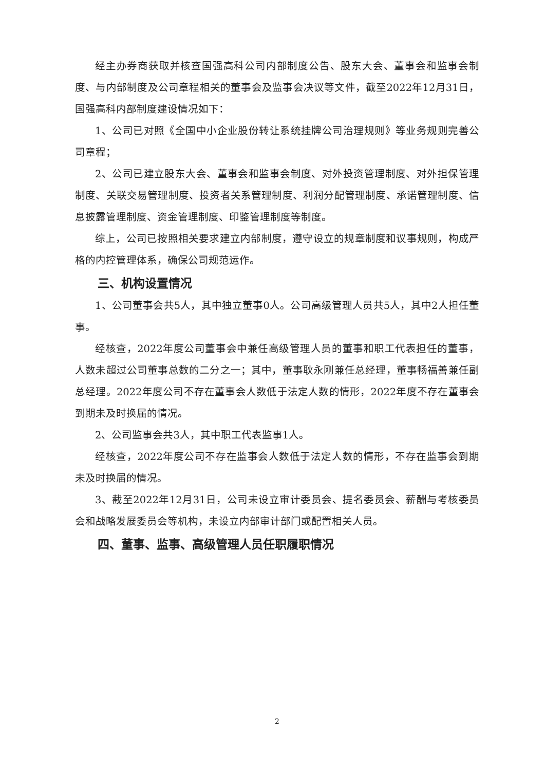经主办券商获取并核查国强高科公司内部制度公告、股东大会、董事会和监事会制度、与内部制度及公司章程相关的董事会及监事会决议等文件，截至2022年12月31日，国强高科内部制度建设情况如下：
1、公司已对照《全国中小企业股份转让系统挂牌公司治理规则》等业务规则完善公司章程；
2、公司已建立股东大会、董事会和监事会制度、对外投资管理制度、对外担保管理制度、关联交易管理制度、投资者关系管理制度、利润分配管理制度、承诺管理制度、信息披露管理制度、资金管理制度、印鉴管理制度等制度。
综上，公司已按照相关要求建立内部制度，遵守设立的规章制度和议事规则，构成严格的内控管理体系，确保公司规范运作。
三、机构设置情况
1、公司董事会共5人，其中独立董事0人。公司高级管理人员共5人，其中2人担任董事。
经核查，2022年度公司董事会中兼任高级管理人员的董事和职工代表担任的董事，人数未超过公司董事总数的二分之一；其中，董事耿永刚兼任总经理，董事畅福善兼任副总经理。2022年度公司不存在董事会人数低于法定人数的情形，2022年度不存在董事会到期未及时换届的情况。
2、公司监事会共3人，其中职工代表监事1人。
经核查，2022年度公司不存在监事会人数低于法定人数的情形，不存在监事会到期未及时换届的情况。
3、截至2022年12月31日，公司未设立审计委员会、提名委员会、薪酬与考核委员会和战略发展委员会等机构，未设立内部审计部门或配置相关人员。
四、董事、监事、高级管理人员任职履职情况
2